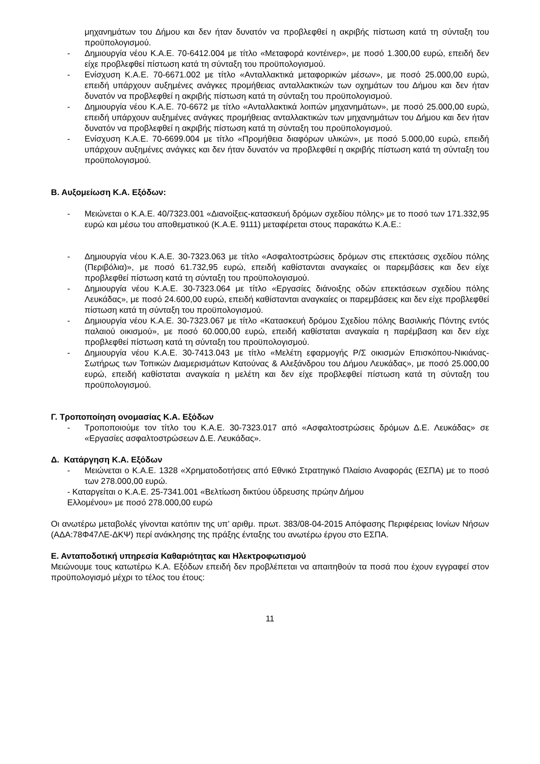μηχανημάτων του Δήμου και δεν ήταν δυνατόν να προβλεφθεί η ακριβής πίστωση κατά τη σύνταξη του προϋπολογισμού.
- Δημιουργία νέου Κ.Α.Ε. 70-6412.004 με τίτλο «Μεταφορά κοντέινερ», με ποσό 1.300,00 ευρώ, επειδή δεν είχε προβλεφθεί πίστωση κατά τη σύνταξη του προϋπολογισμού.
- Ενίσχυση Κ.Α.Ε. 70-6671.002 με τίτλο «Ανταλλακτικά μεταφορικών μέσων», με ποσό 25.000,00 ευρώ, επειδή υπάρχουν αυξημένες ανάγκες προμήθειας ανταλλακτικών των οχημάτων του Δήμου και δεν ήταν δυνατόν να προβλεφθεί η ακριβής πίστωση κατά τη σύνταξη του προϋπολογισμού.
- Δημιουργία νέου Κ.Α.Ε. 70-6672 με τίτλο «Ανταλλακτικά λοιπών μηχανημάτων», με ποσό 25.000,00 ευρώ, επειδή υπάρχουν αυξημένες ανάγκες προμήθειας ανταλλακτικών των μηχανημάτων του Δήμου και δεν ήταν δυνατόν να προβλεφθεί η ακριβής πίστωση κατά τη σύνταξη του προϋπολογισμού.
- Ενίσχυση Κ.Α.Ε. 70-6699.004 με τίτλο «Προμήθεια διαφόρων υλικών», με ποσό 5.000,00 ευρώ, επειδή υπάρχουν αυξημένες ανάγκες και δεν ήταν δυνατόν να προβλεφθεί η ακριβής πίστωση κατά τη σύνταξη του προϋπολογισμού.
Β. Αυξομείωση Κ.Α. Εξόδων:
- Μειώνεται ο Κ.Α.Ε. 40/7323.001 «Διανοίξεις-κατασκευή δρόμων σχεδίου πόλης» με το ποσό των 171.332,95 ευρώ και μέσω του αποθεματικού (Κ.Α.Ε. 9111) μεταφέρεται στους παρακάτω Κ.Α.Ε.:
- Δημιουργία νέου Κ.Α.Ε. 30-7323.063 με τίτλο «Ασφαλτοστρώσεις δρόμων στις επεκτάσεις σχεδίου πόλης (Περιβόλια)», με ποσό 61.732,95 ευρώ, επειδή καθίστανται αναγκαίες οι παρεμβάσεις και δεν είχε προβλεφθεί πίστωση κατά τη σύνταξη του προϋπολογισμού.
- Δημιουργία νέου Κ.Α.Ε. 30-7323.064 με τίτλο «Εργασίες διάνοιξης οδών επεκτάσεων σχεδίου πόλης Λευκάδας», με ποσό 24.600,00 ευρώ, επειδή καθίστανται αναγκαίες οι παρεμβάσεις και δεν είχε προβλεφθεί πίστωση κατά τη σύνταξη του προϋπολογισμού.
- Δημιουργία νέου Κ.Α.Ε. 30-7323.067 με τίτλο «Κατασκευή δρόμου Σχεδίου πόλης Βασιλικής Πόντης εντός παλαιού οικισμού», με ποσό 60.000,00 ευρώ, επειδή καθίσταται αναγκαία η παρέμβαση και δεν είχε προβλεφθεί πίστωση κατά τη σύνταξη του προϋπολογισμού.
- Δημιουργία νέου Κ.Α.Ε. 30-7413.043 με τίτλο «Μελέτη εφαρμογής Ρ/Σ οικισμών Επισκόπου-Νικιάνας-Σωτήρως των Τοπικών Διαμερισμάτων Κατούνας & Αλεξάνδρου του Δήμου Λευκάδας», με ποσό 25.000,00 ευρώ, επειδή καθίσταται αναγκαία η μελέτη και δεν είχε προβλεφθεί πίστωση κατά τη σύνταξη του προϋπολογισμού.
Γ. Τροποποίηση ονομασίας Κ.Α. Εξόδων
- Τροποποιούμε τον τίτλο του Κ.Α.Ε. 30-7323.017 από «Ασφαλτοστρώσεις δρόμων Δ.Ε. Λευκάδας» σε «Εργασίες ασφαλτοστρώσεων Δ.Ε. Λευκάδας».
Δ. Κατάργηση Κ.Α. Εξόδων
- Μειώνεται ο Κ.Α.Ε. 1328 «Χρηματοδοτήσεις από Εθνικό Στρατηγικό Πλαίσιο Αναφοράς (ΕΣΠΑ) με το ποσό των 278.000,00 ευρώ.
- Καταργείται ο Κ.Α.Ε. 25-7341.001 «Βελτίωση δικτύου ύδρευσης πρώην Δήμου
Ελλομένου» με ποσό 278.000,00 ευρώ
Οι ανωτέρω μεταβολές γίνονται κατόπιν της υπ’ αριθμ. πρωτ. 383/08-04-2015 Απόφασης Περιφέρειας Ιονίων Νήσων (ΑΔΑ:78Φ47ΛΕ-ΔΚΨ) περί ανάκλησης της πράξης ένταξης του ανωτέρω έργου στο ΕΣΠΑ.
Ε. Ανταποδοτική υπηρεσία Καθαριότητας και Ηλεκτροφωτισμού
Μειώνουμε τους κατωτέρω Κ.Α. Εξόδων επειδή δεν προβλέπεται να απαιτηθούν τα ποσά που έχουν εγγραφεί στον προϋπολογισμό μέχρι το τέλος του έτους:
11